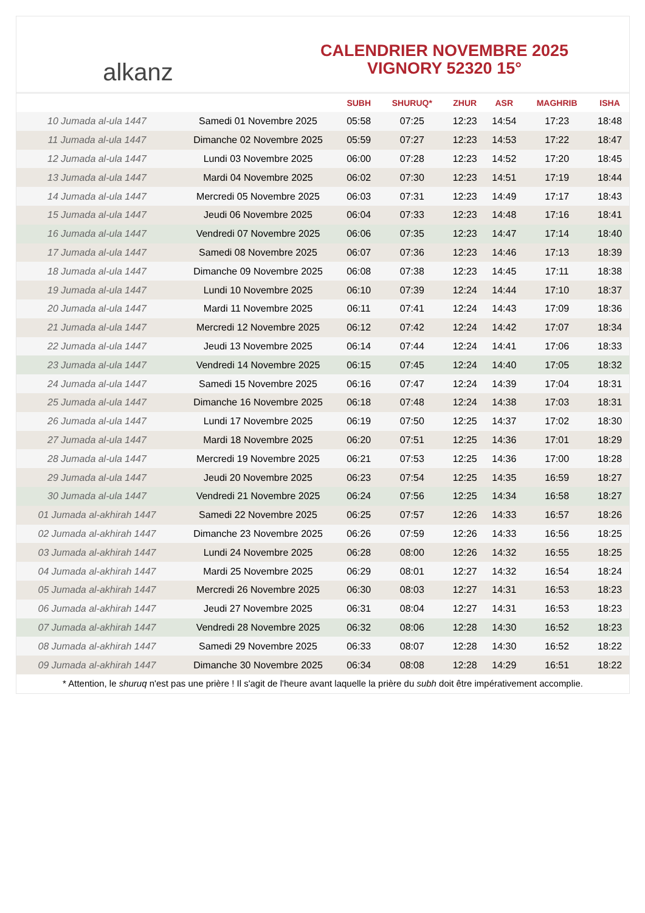alkanz
CALENDRIER NOVEMBRE 2025
VIGNORY 52320 15°
| | | SUBH | SHURUQ* | ZHUR | ASR | MAGHRIB | ISHA |
| --- | --- | --- | --- | --- | --- | --- | --- |
| 10 Jumada al-ula 1447 | Samedi 01 Novembre 2025 | 05:58 | 07:25 | 12:23 | 14:54 | 17:23 | 18:48 |
| 11 Jumada al-ula 1447 | Dimanche 02 Novembre 2025 | 05:59 | 07:27 | 12:23 | 14:53 | 17:22 | 18:47 |
| 12 Jumada al-ula 1447 | Lundi 03 Novembre 2025 | 06:00 | 07:28 | 12:23 | 14:52 | 17:20 | 18:45 |
| 13 Jumada al-ula 1447 | Mardi 04 Novembre 2025 | 06:02 | 07:30 | 12:23 | 14:51 | 17:19 | 18:44 |
| 14 Jumada al-ula 1447 | Mercredi 05 Novembre 2025 | 06:03 | 07:31 | 12:23 | 14:49 | 17:17 | 18:43 |
| 15 Jumada al-ula 1447 | Jeudi 06 Novembre 2025 | 06:04 | 07:33 | 12:23 | 14:48 | 17:16 | 18:41 |
| 16 Jumada al-ula 1447 | Vendredi 07 Novembre 2025 | 06:06 | 07:35 | 12:23 | 14:47 | 17:14 | 18:40 |
| 17 Jumada al-ula 1447 | Samedi 08 Novembre 2025 | 06:07 | 07:36 | 12:23 | 14:46 | 17:13 | 18:39 |
| 18 Jumada al-ula 1447 | Dimanche 09 Novembre 2025 | 06:08 | 07:38 | 12:23 | 14:45 | 17:11 | 18:38 |
| 19 Jumada al-ula 1447 | Lundi 10 Novembre 2025 | 06:10 | 07:39 | 12:24 | 14:44 | 17:10 | 18:37 |
| 20 Jumada al-ula 1447 | Mardi 11 Novembre 2025 | 06:11 | 07:41 | 12:24 | 14:43 | 17:09 | 18:36 |
| 21 Jumada al-ula 1447 | Mercredi 12 Novembre 2025 | 06:12 | 07:42 | 12:24 | 14:42 | 17:07 | 18:34 |
| 22 Jumada al-ula 1447 | Jeudi 13 Novembre 2025 | 06:14 | 07:44 | 12:24 | 14:41 | 17:06 | 18:33 |
| 23 Jumada al-ula 1447 | Vendredi 14 Novembre 2025 | 06:15 | 07:45 | 12:24 | 14:40 | 17:05 | 18:32 |
| 24 Jumada al-ula 1447 | Samedi 15 Novembre 2025 | 06:16 | 07:47 | 12:24 | 14:39 | 17:04 | 18:31 |
| 25 Jumada al-ula 1447 | Dimanche 16 Novembre 2025 | 06:18 | 07:48 | 12:24 | 14:38 | 17:03 | 18:31 |
| 26 Jumada al-ula 1447 | Lundi 17 Novembre 2025 | 06:19 | 07:50 | 12:25 | 14:37 | 17:02 | 18:30 |
| 27 Jumada al-ula 1447 | Mardi 18 Novembre 2025 | 06:20 | 07:51 | 12:25 | 14:36 | 17:01 | 18:29 |
| 28 Jumada al-ula 1447 | Mercredi 19 Novembre 2025 | 06:21 | 07:53 | 12:25 | 14:36 | 17:00 | 18:28 |
| 29 Jumada al-ula 1447 | Jeudi 20 Novembre 2025 | 06:23 | 07:54 | 12:25 | 14:35 | 16:59 | 18:27 |
| 30 Jumada al-ula 1447 | Vendredi 21 Novembre 2025 | 06:24 | 07:56 | 12:25 | 14:34 | 16:58 | 18:27 |
| 01 Jumada al-akhirah 1447 | Samedi 22 Novembre 2025 | 06:25 | 07:57 | 12:26 | 14:33 | 16:57 | 18:26 |
| 02 Jumada al-akhirah 1447 | Dimanche 23 Novembre 2025 | 06:26 | 07:59 | 12:26 | 14:33 | 16:56 | 18:25 |
| 03 Jumada al-akhirah 1447 | Lundi 24 Novembre 2025 | 06:28 | 08:00 | 12:26 | 14:32 | 16:55 | 18:25 |
| 04 Jumada al-akhirah 1447 | Mardi 25 Novembre 2025 | 06:29 | 08:01 | 12:27 | 14:32 | 16:54 | 18:24 |
| 05 Jumada al-akhirah 1447 | Mercredi 26 Novembre 2025 | 06:30 | 08:03 | 12:27 | 14:31 | 16:53 | 18:23 |
| 06 Jumada al-akhirah 1447 | Jeudi 27 Novembre 2025 | 06:31 | 08:04 | 12:27 | 14:31 | 16:53 | 18:23 |
| 07 Jumada al-akhirah 1447 | Vendredi 28 Novembre 2025 | 06:32 | 08:06 | 12:28 | 14:30 | 16:52 | 18:23 |
| 08 Jumada al-akhirah 1447 | Samedi 29 Novembre 2025 | 06:33 | 08:07 | 12:28 | 14:30 | 16:52 | 18:22 |
| 09 Jumada al-akhirah 1447 | Dimanche 30 Novembre 2025 | 06:34 | 08:08 | 12:28 | 14:29 | 16:51 | 18:22 |
* Attention, le shuruq n'est pas une prière ! Il s'agit de l'heure avant laquelle la prière du subh doit être impérativement accomplie.